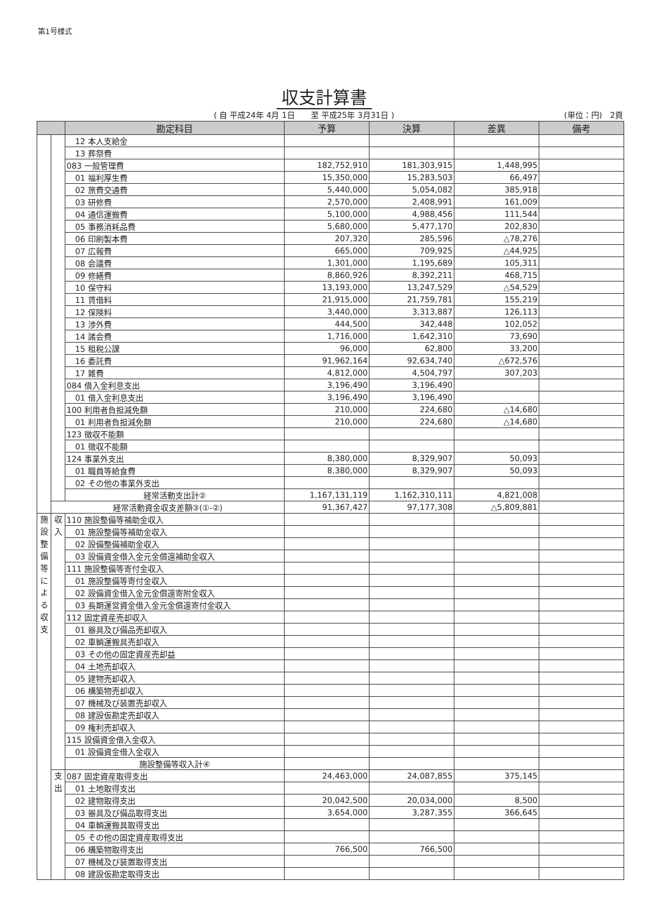第1号様式
収支計算書
( 自 平成24年 4月 1日　　至 平成25年 3月31日 ) (単位：円)　2頁
| | | 勘定科目 | 予算 | 決算 | 差異 | 備考 |
| --- | --- | --- | --- | --- | --- | --- |
| | | 12 本人支給金 | | | | |
| | | 13 葬祭費 | | | | |
| | | 083 一般管理費 | 182,752,910 | 181,303,915 | 1,448,995 | |
| | | 01 福利厚生費 | 15,350,000 | 15,283,503 | 66,497 | |
| | | 02 旅費交通費 | 5,440,000 | 5,054,082 | 385,918 | |
| | | 03 研修費 | 2,570,000 | 2,408,991 | 161,009 | |
| | | 04 通信運搬費 | 5,100,000 | 4,988,456 | 111,544 | |
| | | 05 事務消耗品費 | 5,680,000 | 5,477,170 | 202,830 | |
| | | 06 印刷製本費 | 207,320 | 285,596 | △78,276 | |
| | | 07 広報費 | 665,000 | 709,925 | △44,925 | |
| | | 08 会議費 | 1,301,000 | 1,195,689 | 105,311 | |
| | | 09 修繕費 | 8,860,926 | 8,392,211 | 468,715 | |
| | | 10 保守料 | 13,193,000 | 13,247,529 | △54,529 | |
| | | 11 賃借料 | 21,915,000 | 21,759,781 | 155,219 | |
| | | 12 保険料 | 3,440,000 | 3,313,887 | 126,113 | |
| | | 13 渉外費 | 444,500 | 342,448 | 102,052 | |
| | | 14 諸会費 | 1,716,000 | 1,642,310 | 73,690 | |
| | | 15 租税公課 | 96,000 | 62,800 | 33,200 | |
| | | 16 委託費 | 91,962,164 | 92,634,740 | △672,576 | |
| | | 17 雑費 | 4,812,000 | 4,504,797 | 307,203 | |
| | | 084 借入金利息支出 | 3,196,490 | 3,196,490 | | |
| | | 01 借入金利息支出 | 3,196,490 | 3,196,490 | | |
| | | 100 利用者負担減免額 | 210,000 | 224,680 | △14,680 | |
| | | 01 利用者負担減免額 | 210,000 | 224,680 | △14,680 | |
| | | 123 徴収不能額 | | | | |
| | | 01 徴収不能額 | | | | |
| | | 124 事業外支出 | 8,380,000 | 8,329,907 | 50,093 | |
| | | 01 職員等給食費 | 8,380,000 | 8,329,907 | 50,093 | |
| | | 02 その他の事業外支出 | | | | |
| | | 経常活動支出計② | 1,167,131,119 | 1,162,310,111 | 4,821,008 | |
| | 経常活動資金収支差額③(①-②) | | 91,367,427 | 97,177,308 | △5,809,881 | |
| 施 設 整 備 等 に よ る 収 支 | 収 入 | 110 施設整備等補助金収入 | | | | |
| | | 01 施設整備等補助金収入 | | | | |
| | | 02 設備整備補助金収入 | | | | |
| | | 03 設備資金借入金元金償還補助金収入 | | | | |
| | | 111 施設整備等寄付金収入 | | | | |
| | | 01 施設整備等寄付金収入 | | | | |
| | | 02 設備資金借入金元金償還寄附金収入 | | | | |
| | | 03 長期運営資金借入金元金償還寄付金収入 | | | | |
| | | 112 固定資産売却収入 | | | | |
| | | 01 器具及び備品売却収入 | | | | |
| | | 02 車輌運搬具売却収入 | | | | |
| | | 03 その他の固定資産売却益 | | | | |
| | | 04 土地売却収入 | | | | |
| | | 05 建物売却収入 | | | | |
| | | 06 構築物売却収入 | | | | |
| | | 07 機械及び装置売却収入 | | | | |
| | | 08 建設仮勘定売却収入 | | | | |
| | | 09 権利売却収入 | | | | |
| | | 115 設備資金借入金収入 | | | | |
| | | 01 設備資金借入金収入 | | | | |
| | | 施設整備等収入計④ | | | | |
| | 支 出 | 087 固定資産取得支出 | 24,463,000 | 24,087,855 | 375,145 | |
| | | 01 土地取得支出 | | | | |
| | | 02 建物取得支出 | 20,042,500 | 20,034,000 | 8,500 | |
| | | 03 器具及び備品取得支出 | 3,654,000 | 3,287,355 | 366,645 | |
| | | 04 車輌運搬具取得支出 | | | | |
| | | 05 その他の固定資産取得支出 | | | | |
| | | 06 構築物取得支出 | 766,500 | 766,500 | | |
| | | 07 機械及び装置取得支出 | | | | |
| | | 08 建設仮勘定取得支出 | | | | |